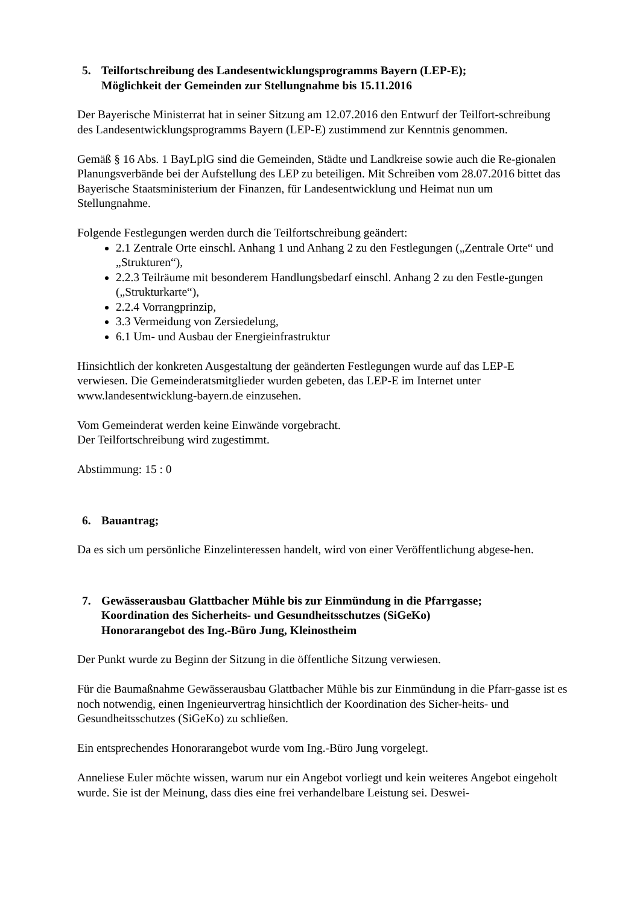5. Teilfortschreibung des Landesentwicklungsprogramms Bayern (LEP-E);
Möglichkeit der Gemeinden zur Stellungnahme bis 15.11.2016
Der Bayerische Ministerrat hat in seiner Sitzung am 12.07.2016 den Entwurf der Teilfort-schreibung des Landesentwicklungsprogramms Bayern (LEP-E) zustimmend zur Kenntnis genommen.
Gemäß § 16 Abs. 1 BayLplG sind die Gemeinden, Städte und Landkreise sowie auch die Re-gionalen Planungsverbände bei der Aufstellung des LEP zu beteiligen. Mit Schreiben vom 28.07.2016 bittet das Bayerische Staatsministerium der Finanzen, für Landesentwicklung und Heimat nun um Stellungnahme.
Folgende Festlegungen werden durch die Teilfortschreibung geändert:
2.1 Zentrale Orte einschl. Anhang 1 und Anhang 2 zu den Festlegungen („Zentrale Orte“ und „Strukturen“),
2.2.3 Teilräume mit besonderem Handlungsbedarf einschl. Anhang 2 zu den Festle-gungen („Strukturkarte“),
2.2.4 Vorrangprinzip,
3.3 Vermeidung von Zersiedelung,
6.1 Um- und Ausbau der Energieinfrastruktur
Hinsichtlich der konkreten Ausgestaltung der geänderten Festlegungen wurde auf das LEP-E verwiesen. Die Gemeinderatsmitglieder wurden gebeten, das LEP-E im Internet unter www.landesentwicklung-bayern.de einzusehen.
Vom Gemeinderat werden keine Einwände vorgebracht.
Der Teilfortschreibung wird zugestimmt.
Abstimmung: 15 : 0
6. Bauantrag;
Da es sich um persönliche Einzelinteressen handelt, wird von einer Veröffentlichung abgese-hen.
7. Gewässerausbau Glattbacher Mühle bis zur Einmündung in die Pfarrgasse;
Koordination des Sicherheits- und Gesundheitsschutzes (SiGeKo)
Honorarangebot des Ing.-Büro Jung, Kleinostheim
Der Punkt wurde zu Beginn der Sitzung in die öffentliche Sitzung verwiesen.
Für die Baumaßnahme Gewässerausbau Glattbacher Mühle bis zur Einmündung in die Pfarr-gasse ist es noch notwendig, einen Ingenieurvertrag hinsichtlich der Koordination des Sicher-heits- und Gesundheitsschutzes (SiGeKo) zu schließen.
Ein entsprechendes Honorarangebot wurde vom Ing.-Büro Jung vorgelegt.
Anneliese Euler möchte wissen, warum nur ein Angebot vorliegt und kein weiteres Angebot eingeholt wurde. Sie ist der Meinung, dass dies eine frei verhandelbare Leistung sei. Deswei-